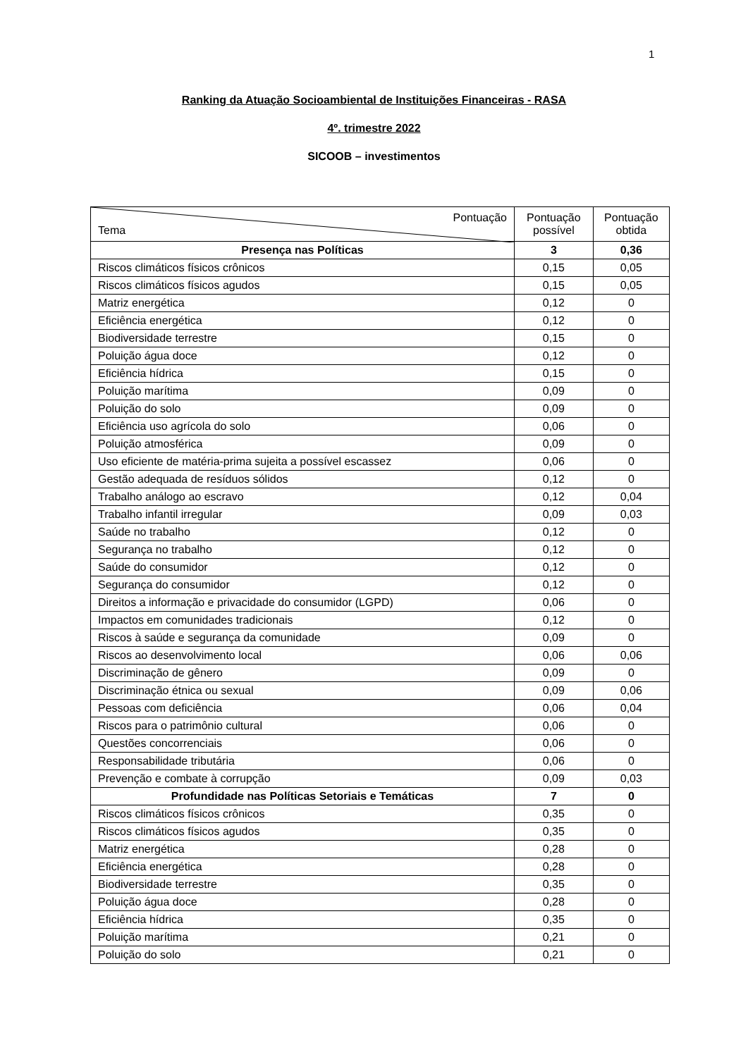1
Ranking da Atuação Socioambiental de Instituições Financeiras - RASA
4º. trimestre 2022
SICOOB – investimentos
| Pontuação Tema | Pontuação possível | Pontuação obtida |
| --- | --- | --- |
| Presença nas Políticas | 3 | 0,36 |
| Riscos climáticos físicos crônicos | 0,15 | 0,05 |
| Riscos climáticos físicos agudos | 0,15 | 0,05 |
| Matriz energética | 0,12 | 0 |
| Eficiência energética | 0,12 | 0 |
| Biodiversidade terrestre | 0,15 | 0 |
| Poluição água doce | 0,12 | 0 |
| Eficiência hídrica | 0,15 | 0 |
| Poluição marítima | 0,09 | 0 |
| Poluição do solo | 0,09 | 0 |
| Eficiência uso agrícola do solo | 0,06 | 0 |
| Poluição atmosférica | 0,09 | 0 |
| Uso eficiente de matéria-prima sujeita a possível escassez | 0,06 | 0 |
| Gestão adequada de resíduos sólidos | 0,12 | 0 |
| Trabalho análogo ao escravo | 0,12 | 0,04 |
| Trabalho infantil irregular | 0,09 | 0,03 |
| Saúde no trabalho | 0,12 | 0 |
| Segurança no trabalho | 0,12 | 0 |
| Saúde do consumidor | 0,12 | 0 |
| Segurança do consumidor | 0,12 | 0 |
| Direitos a informação e privacidade do consumidor (LGPD) | 0,06 | 0 |
| Impactos em comunidades tradicionais | 0,12 | 0 |
| Riscos à saúde e segurança da comunidade | 0,09 | 0 |
| Riscos ao desenvolvimento local | 0,06 | 0,06 |
| Discriminação de gênero | 0,09 | 0 |
| Discriminação étnica ou sexual | 0,09 | 0,06 |
| Pessoas com deficiência | 0,06 | 0,04 |
| Riscos para o patrimônio cultural | 0,06 | 0 |
| Questões concorrenciais | 0,06 | 0 |
| Responsabilidade tributária | 0,06 | 0 |
| Prevenção e combate à corrupção | 0,09 | 0,03 |
| Profundidade nas Políticas Setoriais e Temáticas | 7 | 0 |
| Riscos climáticos físicos crônicos | 0,35 | 0 |
| Riscos climáticos físicos agudos | 0,35 | 0 |
| Matriz energética | 0,28 | 0 |
| Eficiência energética | 0,28 | 0 |
| Biodiversidade terrestre | 0,35 | 0 |
| Poluição água doce | 0,28 | 0 |
| Eficiência hídrica | 0,35 | 0 |
| Poluição marítima | 0,21 | 0 |
| Poluição do solo | 0,21 | 0 |